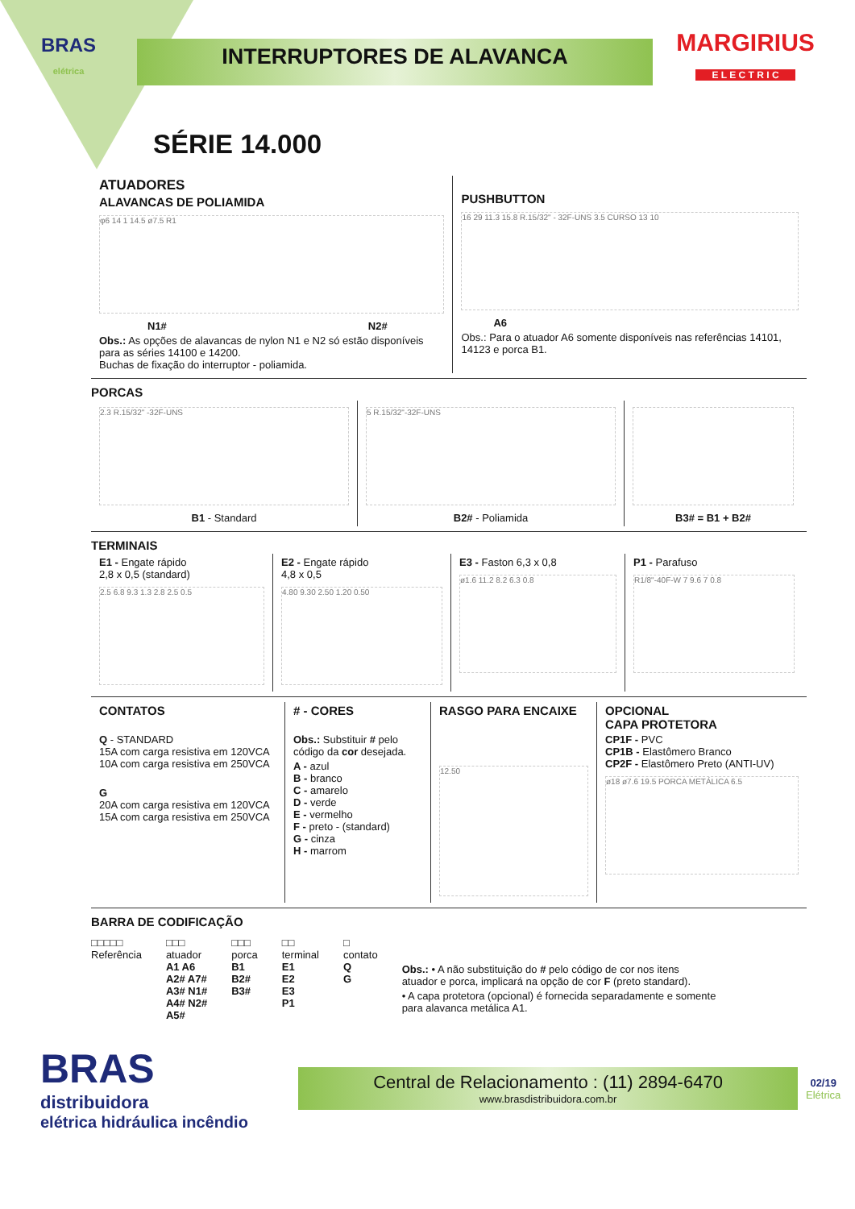BRAS
elétrica
INTERRUPTORES DE ALAVANCA
MARGIRIUS
E L E C T R I C
SÉRIE 14.000
ATUADORES
ALAVANCAS DE POLIAMIDA
φ6 14 1 14.5 ø7.5 R1
N1# N2#
Obs.: As opções de alavancas de nylon N1 e N2 só estão disponíveis
para as séries 14100 e 14200.
Buchas de fixação do interruptor - poliamida.
PUSHBUTTON
16 29 11.3 15.8 R.15/32" - 32F-UNS 3.5 CURSO 13 10
A6
Obs.: Para o atuador A6 somente disponíveis nas referências 14101, 14123 e porca B1.
PORCAS
2.3 R.15/32" -32F-UNS
B1 - Standard
5 R.15/32"-32F-UNS
B2# - Poliamida
B3# = B1 + B2#
TERMINAIS
E1 - Engate rápido
2,8 x 0,5 (standard)
2.5 6.8 9.3 1.3 2.8 2.5 0.5
E2 - Engate rápido
4,8 x 0,5
4.80 9.30 2.50 1.20 0.50
E3 - Faston 6,3 x 0,8
ø1.6 11.2 8.2 6.3 0.8
P1 - Parafuso
R1/8"-40F-W 7 9.6 7 0.8
CONTATOS
Q - STANDARD
15A com carga resistiva em 120VCA
10A com carga resistiva em 250VCA
G
20A com carga resistiva em 120VCA
15A com carga resistiva em 250VCA
# - CORES
Obs.: Substituir # pelo código da cor desejada.
A - azul
B - branco
C - amarelo
D - verde
E - vermelho
F - preto - (standard)
G - cinza
H - marrom
RASGO PARA ENCAIXE
12.50
OPCIONAL
CAPA PROTETORA
CP1F - PVC
CP1B - Elastômero Branco
CP2F - Elastômero Preto (ANTI-UV)
ø18 ø7.6 19.5 PORCA METÁLICA 6.5
BARRA DE CODIFICAÇÃO
□□□□□
Referência
□□□
atuador
A1 A6
A2# A7#
A3# N1#
A4# N2#
A5#
□□□
porca
B1
B2#
B3#
□□
terminal
E1
E2
E3
P1
□
contato
Q
G
Obs.: • A não substituição do # pelo código de cor nos itens atuador e porca, implicará na opção de cor F (preto standard).
• A capa protetora (opcional) é fornecida separadamente e somente para alavanca metálica A1.
BRAS
distribuidora
elétrica hidráulica incêndio
Central de Relacionamento : (11) 2894-6470
www.brasdistribuidora.com.br
02/19
Elétrica